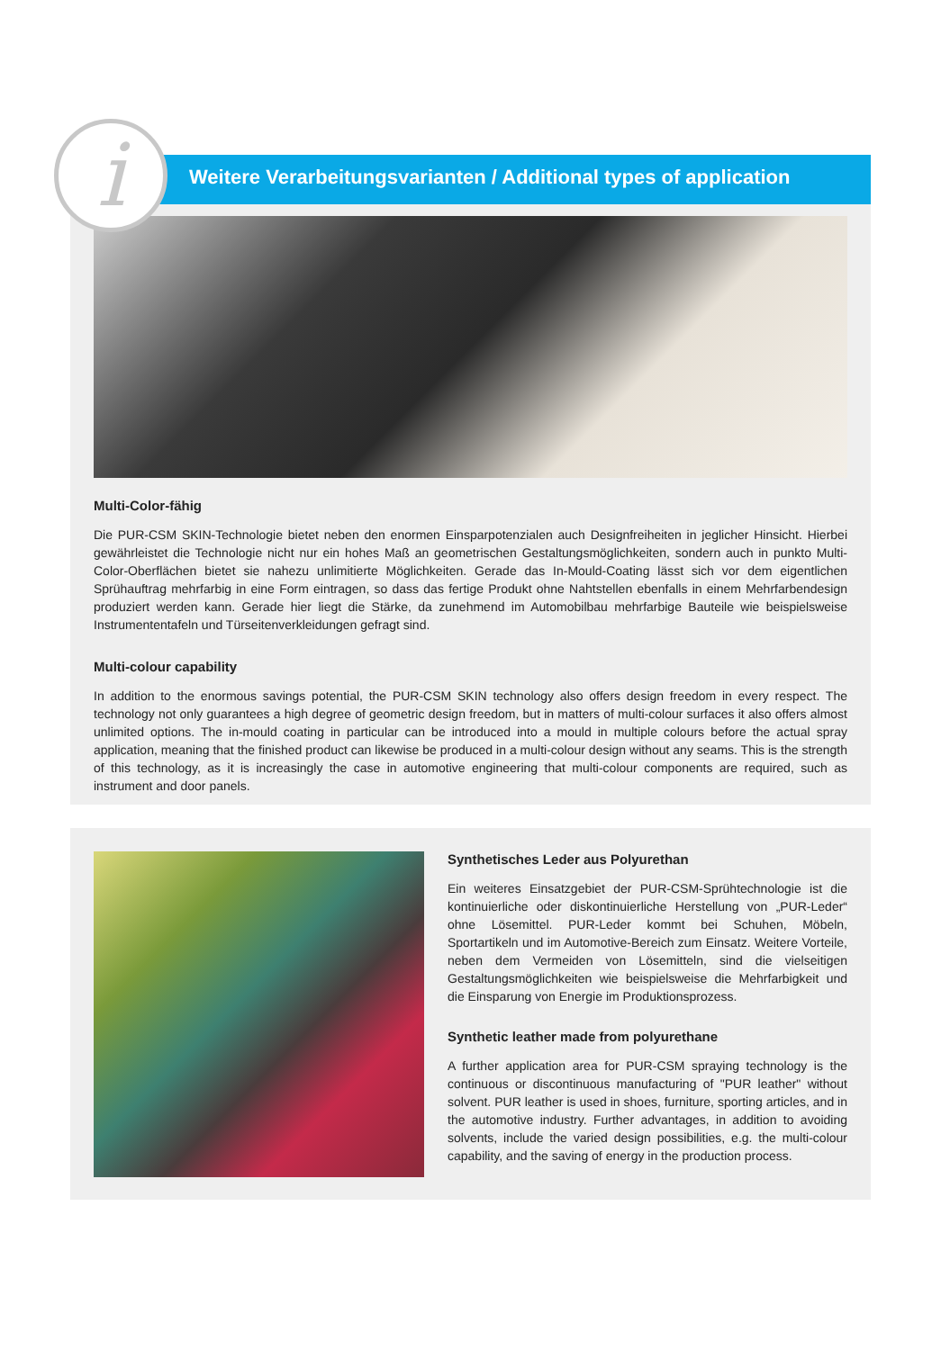Multi-Color-fähig
Die PUR-CSM SKIN-Technologie bietet neben den enormen Einsparpotenzialen auch Designfreiheiten in jeglicher Hinsicht. Hierbei gewährleistet die Technologie nicht nur ein hohes Maß an geometrischen Gestaltungsmöglichkeiten, sondern auch in punkto Multi-Color-Oberflächen bietet sie nahezu unlimitierte Möglichkeiten. Gerade das In-Mould-Coating lässt sich vor dem eigentlichen Sprühauftrag mehrfarbig in eine Form eintragen, so dass das fertige Produkt ohne Nahtstellen ebenfalls in einem Mehrfarbendesign produziert werden kann. Gerade hier liegt die Stärke, da zunehmend im Automobilbau mehrfarbige Bauteile wie beispielsweise Instrumententafeln und Türseitenverkleidungen gefragt sind.
Multi-colour capability
In addition to the enormous savings potential, the PUR-CSM SKIN technology also offers design freedom in every respect. The technology not only guarantees a high degree of geometric design freedom, but in matters of multi-colour surfaces it also offers almost unlimited options. The in-mould coating in particular can be introduced into a mould in multiple colours before the actual spray application, meaning that the finished product can likewise be produced in a multi-colour design without any seams. This is the strength of this technology, as it is increasingly the case in automotive engineering that multi-colour components are required, such as instrument and door panels.
Weitere Verarbeitungsvarianten / Additional types of application
i
Synthetisches Leder aus Polyurethan
Ein weiteres Einsatzgebiet der PUR-CSM-Sprühtechnologie ist die kontinuierliche oder diskontinuierliche Herstellung von „PUR-Leder“ ohne Lösemittel. PUR-Leder kommt bei Schuhen, Möbeln, Sportartikeln und im Automotive-Bereich zum Einsatz. Weitere Vorteile, neben dem Vermeiden von Lösemitteln, sind die vielseitigen Gestaltungsmöglichkeiten wie beispielsweise die Mehrfarbigkeit und die Einsparung von Energie im Produktionsprozess.
Synthetic leather made from polyurethane
A further application area for PUR-CSM spraying technology is the continuous or discontinuous manufacturing of "PUR leather" without solvent. PUR leather is used in shoes, furniture, sporting articles, and in the automotive industry. Further advantages, in addition to avoiding solvents, include the varied design possibilities, e.g. the multi-colour capability, and the saving of energy in the production process.